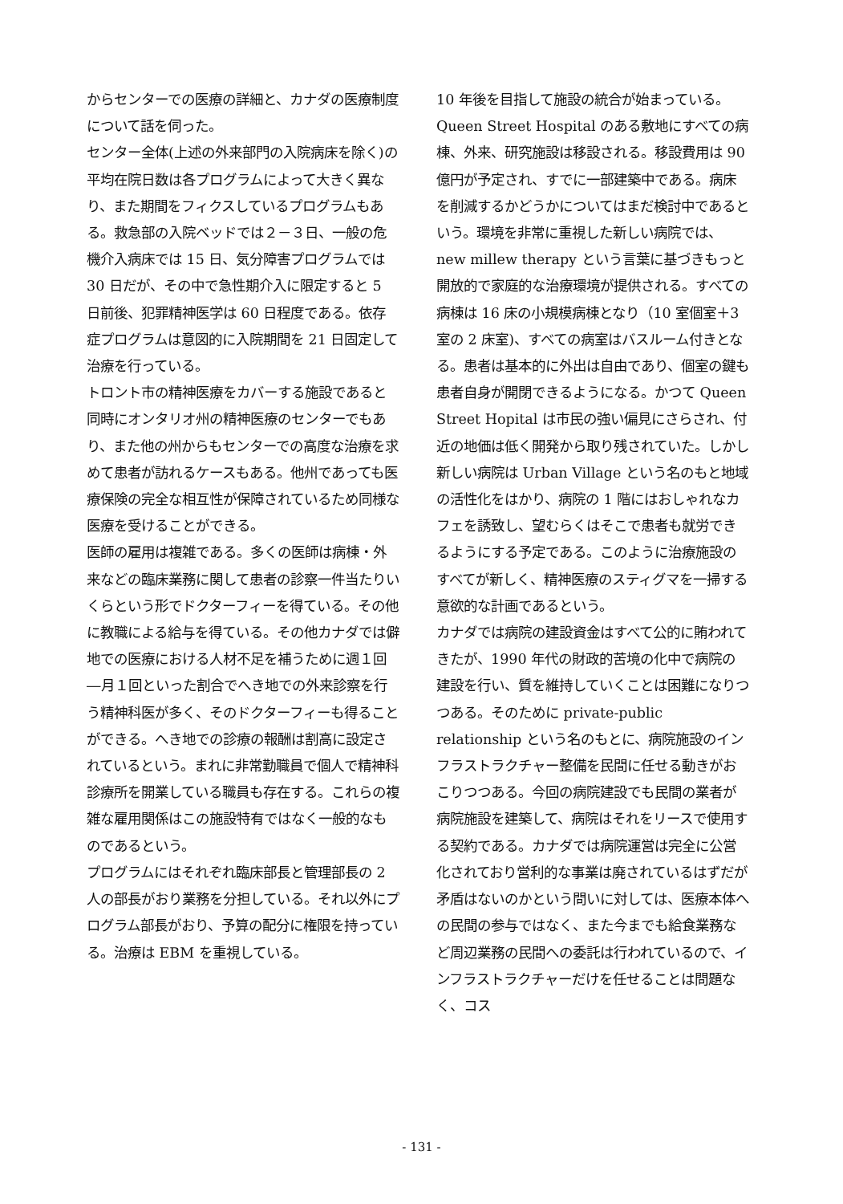からセンターでの医療の詳細と、カナダの医療制度について話を伺った。
センター全体(上述の外来部門の入院病床を除く)の平均在院日数は各プログラムによって大きく異なり、また期間をフィクスしているプログラムもある。救急部の入院ベッドでは２－３日、一般の危機介入病床では 15 日、気分障害プログラムでは 30 日だが、その中で急性期介入に限定すると 5 日前後、犯罪精神医学は 60 日程度である。依存症プログラムは意図的に入院期間を 21 日固定して治療を行っている。
トロント市の精神医療をカバーする施設であると同時にオンタリオ州の精神医療のセンターでもあり、また他の州からもセンターでの高度な治療を求めて患者が訪れるケースもある。他州であっても医療保険の完全な相互性が保障されているため同様な医療を受けることができる。
医師の雇用は複雑である。多くの医師は病棟・外来などの臨床業務に関して患者の診察一件当たりいくらという形でドクターフィーを得ている。その他に教職による給与を得ている。その他カナダでは僻地での医療における人材不足を補うために週１回―月１回といった割合でへき地での外来診察を行う精神科医が多く、そのドクターフィーも得ることができる。へき地での診療の報酬は割高に設定されているという。まれに非常勤職員で個人で精神科診療所を開業している職員も存在する。これらの複雑な雇用関係はこの施設特有ではなく一般的なものであるという。
プログラムにはそれぞれ臨床部長と管理部長の 2 人の部長がおり業務を分担している。それ以外にプログラム部長がおり、予算の配分に権限を持っている。治療は EBM を重視している。
10 年後を目指して施設の統合が始まっている。Queen Street Hospital のある敷地にすべての病棟、外来、研究施設は移設される。移設費用は 90 億円が予定され、すでに一部建築中である。病床を削減するかどうかについてはまだ検討中であるという。環境を非常に重視した新しい病院では、new millew therapy という言葉に基づきもっと開放的で家庭的な治療環境が提供される。すべての病棟は 16 床の小規模病棟となり（10 室個室＋3 室の 2 床室)、すべての病室はバスルーム付きとなる。患者は基本的に外出は自由であり、個室の鍵も患者自身が開閉できるようになる。かつて Queen Street Hopital は市民の強い偏見にさらされ、付近の地価は低く開発から取り残されていた。しかし新しい病院は Urban Village という名のもと地域の活性化をはかり、病院の 1 階にはおしゃれなカフェを誘致し、望むらくはそこで患者も就労できるようにする予定である。このように治療施設のすべてが新しく、精神医療のスティグマを一掃する意欲的な計画であるという。
カナダでは病院の建設資金はすべて公的に賄われてきたが、1990 年代の財政的苦境の化中で病院の建設を行い、質を維持していくことは困難になりつつある。そのために private-public relationship という名のもとに、病院施設のインフラストラクチャー整備を民間に任せる動きがおこりつつある。今回の病院建設でも民間の業者が病院施設を建築して、病院はそれをリースで使用する契約である。カナダでは病院運営は完全に公営化されており営利的な事業は廃されているはずだが矛盾はないのかという問いに対しては、医療本体への民間の参与ではなく、また今までも給食業務など周辺業務の民間への委託は行われているので、インフラストラクチャーだけを任せることは問題なく、コス
- 131 -